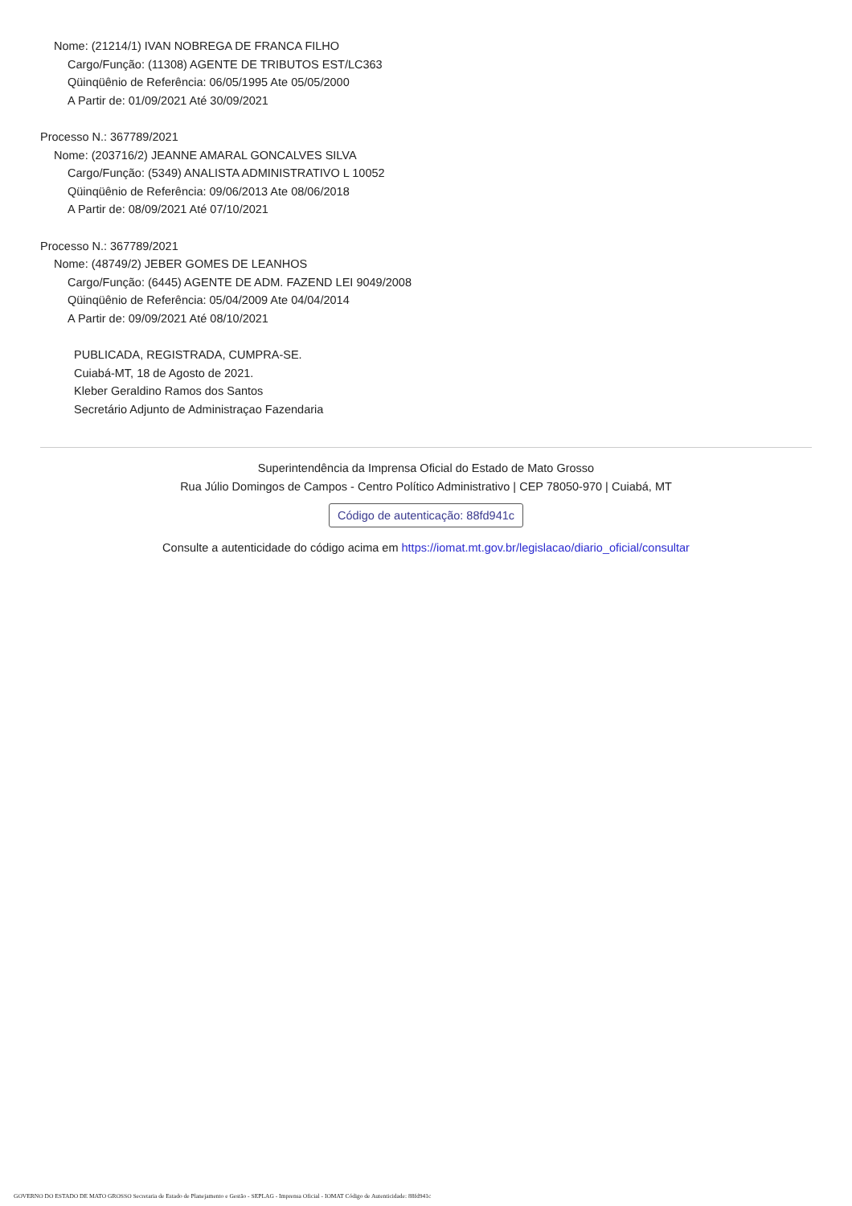Nome: (21214/1) IVAN NOBREGA DE FRANCA FILHO
Cargo/Função: (11308) AGENTE DE TRIBUTOS EST/LC363
Qüinqüênio de Referência: 06/05/1995 Ate 05/05/2000
A Partir de: 01/09/2021 Até 30/09/2021
Processo N.: 367789/2021
Nome: (203716/2) JEANNE AMARAL GONCALVES SILVA
Cargo/Função: (5349) ANALISTA ADMINISTRATIVO L 10052
Qüinqüênio de Referência: 09/06/2013 Ate 08/06/2018
A Partir de: 08/09/2021 Até 07/10/2021
Processo N.: 367789/2021
Nome: (48749/2) JEBER GOMES DE LEANHOS
Cargo/Função: (6445) AGENTE DE ADM. FAZEND LEI 9049/2008
Qüinqüênio de Referência: 05/04/2009 Ate 04/04/2014
A Partir de: 09/09/2021 Até 08/10/2021
PUBLICADA, REGISTRADA, CUMPRA-SE.
Cuiabá-MT, 18 de Agosto de 2021.
Kleber Geraldino Ramos dos Santos
Secretário Adjunto de Administraçao Fazendaria
Superintendência da Imprensa Oficial do Estado de Mato Grosso
Rua Júlio Domingos de Campos - Centro Político Administrativo | CEP 78050-970 | Cuiabá, MT
Código de autenticação: 88fd941c
Consulte a autenticidade do código acima em https://iomat.mt.gov.br/legislacao/diario_oficial/consultar
GOVERNO DO ESTADO DE MATO GROSSO Secretaria de Estado de Planejamento e Gestão - SEPLAG - Imprensa Oficial - IOMAT Código de Autenticidade: 88fd941c